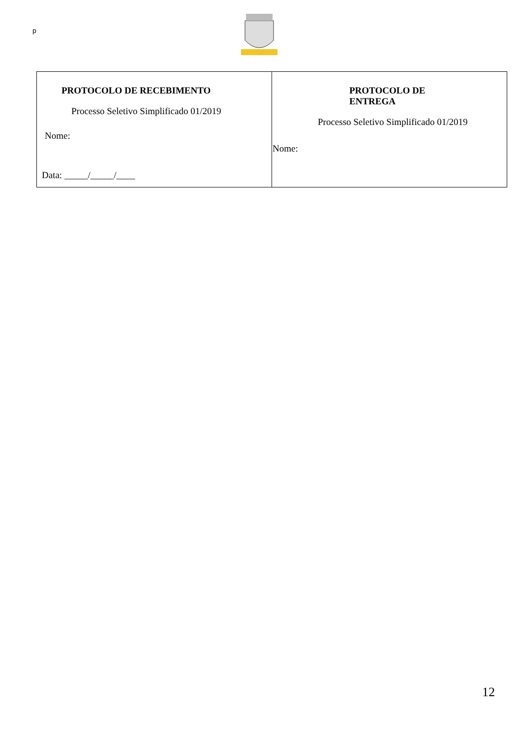p
| PROTOCOLO DE RECEBIMENTO Processo Seletivo Simplificado 01/2019 Nome: Data: _____/_____/____ | PROTOCOLO DE ENTREGA Processo Seletivo Simplificado 01/2019 Nome: |
12